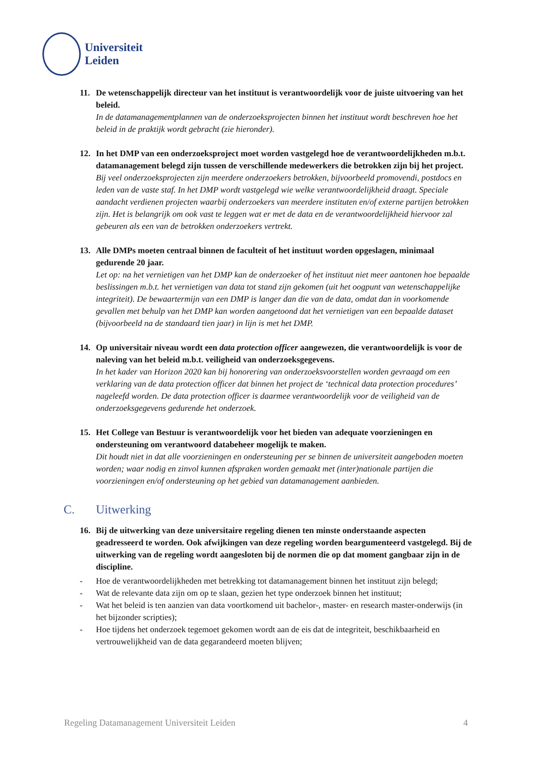Universiteit
Leiden
11. De wetenschappelijk directeur van het instituut is verantwoordelijk voor de juiste uitvoering van het beleid.
In de datamanagementplannen van de onderzoeksprojecten binnen het instituut wordt beschreven hoe het beleid in de praktijk wordt gebracht (zie hieronder).
12. In het DMP van een onderzoeksproject moet worden vastgelegd hoe de verantwoordelijkheden m.b.t. datamanagement belegd zijn tussen de verschillende medewerkers die betrokken zijn bij het project.
Bij veel onderzoeksprojecten zijn meerdere onderzoekers betrokken, bijvoorbeeld promovendi, postdocs en leden van de vaste staf. In het DMP wordt vastgelegd wie welke verantwoordelijkheid draagt. Speciale aandacht verdienen projecten waarbij onderzoekers van meerdere instituten en/of externe partijen betrokken zijn. Het is belangrijk om ook vast te leggen wat er met de data en de verantwoordelijkheid hiervoor zal gebeuren als een van de betrokken onderzoekers vertrekt.
13. Alle DMPs moeten centraal binnen de faculteit of het instituut worden opgeslagen, minimaal gedurende 20 jaar.
Let op: na het vernietigen van het DMP kan de onderzoeker of het instituut niet meer aantonen hoe bepaalde beslissingen m.b.t. het vernietigen van data tot stand zijn gekomen (uit het oogpunt van wetenschappelijke integriteit). De bewaartermijn van een DMP is langer dan die van de data, omdat dan in voorkomende gevallen met behulp van het DMP kan worden aangetoond dat het vernietigen van een bepaalde dataset (bijvoorbeeld na de standaard tien jaar) in lijn is met het DMP.
14. Op universitair niveau wordt een data protection officer aangewezen, die verantwoordelijk is voor de naleving van het beleid m.b.t. veiligheid van onderzoeksgegevens.
In het kader van Horizon 2020 kan bij honorering van onderzoeksvoorstellen worden gevraagd om een verklaring van de data protection officer dat binnen het project de ‘technical data protection procedures’ nageleefd worden. De data protection officer is daarmee verantwoordelijk voor de veiligheid van de onderzoeksgegevens gedurende het onderzoek.
15. Het College van Bestuur is verantwoordelijk voor het bieden van adequate voorzieningen en ondersteuning om verantwoord databeheer mogelijk te maken.
Dit houdt niet in dat alle voorzieningen en ondersteuning per se binnen de universiteit aangeboden moeten worden; waar nodig en zinvol kunnen afspraken worden gemaakt met (inter)nationale partijen die voorzieningen en/of ondersteuning op het gebied van datamanagement aanbieden.
C. Uitwerking
16. Bij de uitwerking van deze universitaire regeling dienen ten minste onderstaande aspecten geadresseerd te worden. Ook afwijkingen van deze regeling worden beargumenteerd vastgelegd. Bij de uitwerking van de regeling wordt aangesloten bij de normen die op dat moment gangbaar zijn in de discipline.
- Hoe de verantwoordelijkheden met betrekking tot datamanagement binnen het instituut zijn belegd;
- Wat de relevante data zijn om op te slaan, gezien het type onderzoek binnen het instituut;
- Wat het beleid is ten aanzien van data voortkomend uit bachelor-, master- en research master-onderwijs (in het bijzonder scripties);
- Hoe tijdens het onderzoek tegemoet gekomen wordt aan de eis dat de integriteit, beschikbaarheid en vertrouwelijkheid van de data gegarandeerd moeten blijven;
Regeling Datamanagement Universiteit Leiden 4